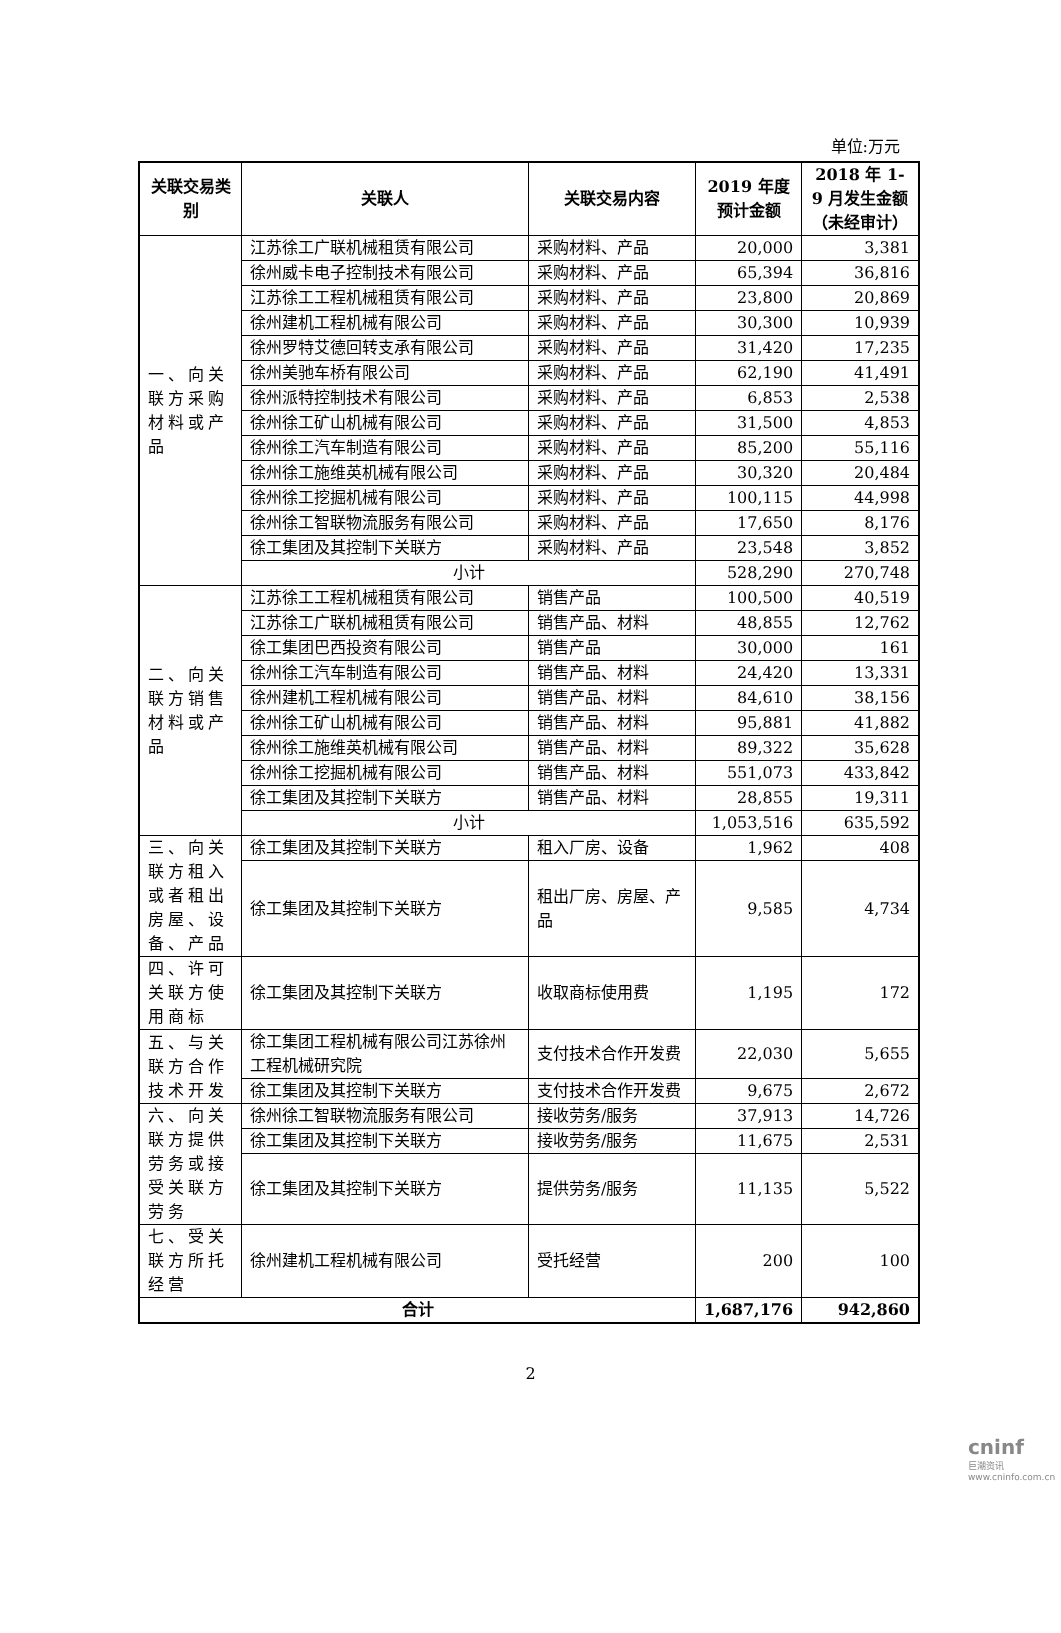单位:万元
| 关联交易类别 | 关联人 | 关联交易内容 | 2019 年度预计金额 | 2018 年 1-9 月发生金额（未经审计） |
| --- | --- | --- | --- | --- |
| 一、向关联方采购材料或产品 | 江苏徐工广联机械租赁有限公司 | 采购材料、产品 | 20,000 | 3,381 |
| | 徐州威卡电子控制技术有限公司 | 采购材料、产品 | 65,394 | 36,816 |
| | 江苏徐工工程机械租赁有限公司 | 采购材料、产品 | 23,800 | 20,869 |
| | 徐州建机工程机械有限公司 | 采购材料、产品 | 30,300 | 10,939 |
| | 徐州罗特艾德回转支承有限公司 | 采购材料、产品 | 31,420 | 17,235 |
| | 徐州美驰车桥有限公司 | 采购材料、产品 | 62,190 | 41,491 |
| | 徐州派特控制技术有限公司 | 采购材料、产品 | 6,853 | 2,538 |
| | 徐州徐工矿山机械有限公司 | 采购材料、产品 | 31,500 | 4,853 |
| | 徐州徐工汽车制造有限公司 | 采购材料、产品 | 85,200 | 55,116 |
| | 徐州徐工施维英机械有限公司 | 采购材料、产品 | 30,320 | 20,484 |
| | 徐州徐工挖掘机械有限公司 | 采购材料、产品 | 100,115 | 44,998 |
| | 徐州徐工智联物流服务有限公司 | 采购材料、产品 | 17,650 | 8,176 |
| | 徐工集团及其控制下关联方 | 采购材料、产品 | 23,548 | 3,852 |
| | 小计 | | 528,290 | 270,748 |
| 二、向关联方销售材料或产品 | 江苏徐工工程机械租赁有限公司 | 销售产品 | 100,500 | 40,519 |
| | 江苏徐工广联机械租赁有限公司 | 销售产品、材料 | 48,855 | 12,762 |
| | 徐工集团巴西投资有限公司 | 销售产品 | 30,000 | 161 |
| | 徐州徐工汽车制造有限公司 | 销售产品、材料 | 24,420 | 13,331 |
| | 徐州建机工程机械有限公司 | 销售产品、材料 | 84,610 | 38,156 |
| | 徐州徐工矿山机械有限公司 | 销售产品、材料 | 95,881 | 41,882 |
| | 徐州徐工施维英机械有限公司 | 销售产品、材料 | 89,322 | 35,628 |
| | 徐州徐工挖掘机械有限公司 | 销售产品、材料 | 551,073 | 433,842 |
| | 徐工集团及其控制下关联方 | 销售产品、材料 | 28,855 | 19,311 |
| | 小计 | | 1,053,516 | 635,592 |
| 三、向关联方租入或者租出房屋、设备、产品 | 徐工集团及其控制下关联方 | 租入厂房、设备 | 1,962 | 408 |
| | 徐工集团及其控制下关联方 | 租出厂房、房屋、产品 | 9,585 | 4,734 |
| 四、许可关联方使用商标 | 徐工集团及其控制下关联方 | 收取商标使用费 | 1,195 | 172 |
| 五、与关联方合作技术开发 | 徐工集团工程机械有限公司江苏徐州工程机械研究院 | 支付技术合作开发费 | 22,030 | 5,655 |
| | 徐工集团及其控制下关联方 | 支付技术合作开发费 | 9,675 | 2,672 |
| 六、向关联方提供劳务或接受关联方劳务 | 徐州徐工智联物流服务有限公司 | 接收劳务/服务 | 37,913 | 14,726 |
| | 徐工集团及其控制下关联方 | 接收劳务/服务 | 11,675 | 2,531 |
| | 徐工集团及其控制下关联方 | 提供劳务/服务 | 11,135 | 5,522 |
| 七、受关联方所托经营 | 徐州建机工程机械有限公司 | 受托经营 | 200 | 100 |
| 合计 | | | 1,687,176 | 942,860 |
2
cninf
巨潮资讯 www.cninfo.com.cn